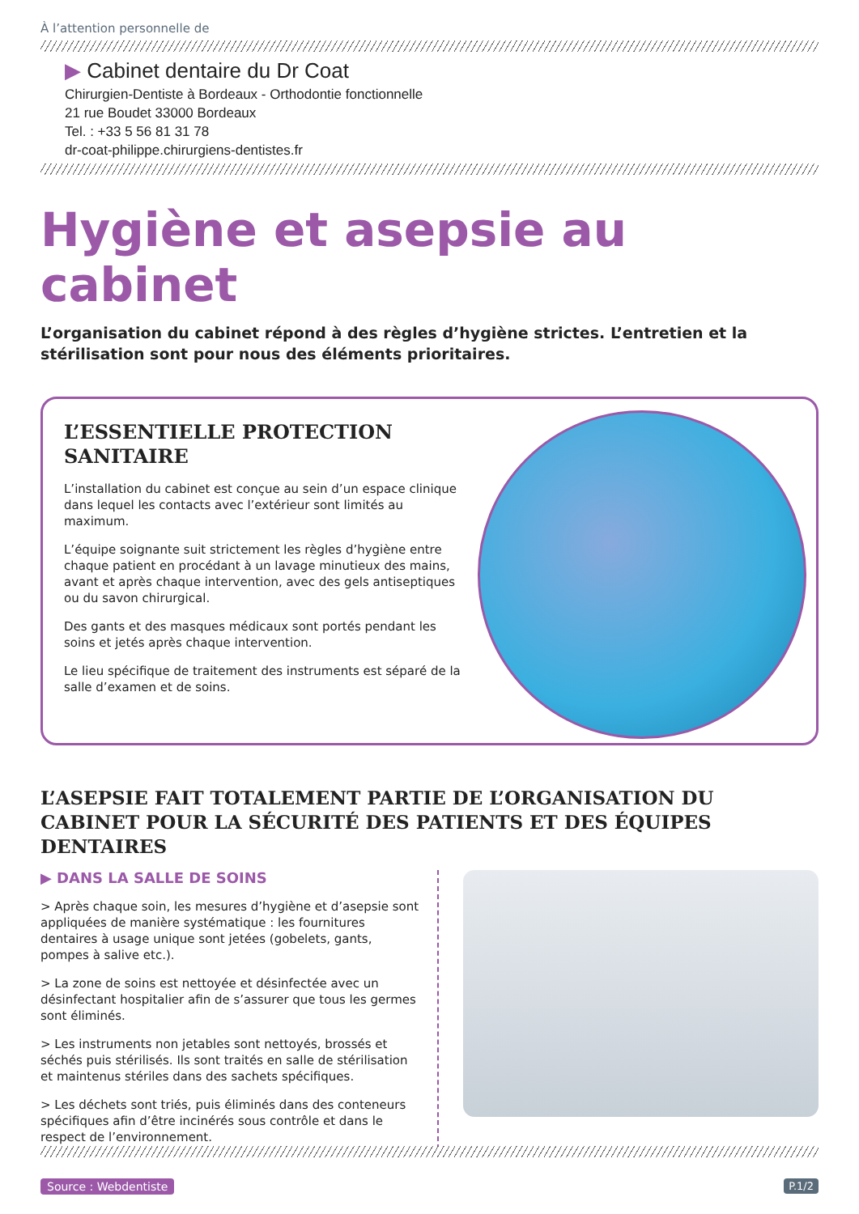À l’attention personnelle de
▶ Cabinet dentaire du Dr Coat
Chirurgien-Dentiste à Bordeaux - Orthodontie fonctionnelle
21 rue Boudet 33000 Bordeaux
Tel. : +33 5 56 81 31 78
dr-coat-philippe.chirurgiens-dentistes.fr
Hygiène et asepsie au cabinet
L’organisation du cabinet répond à des règles d’hygiène strictes. L’entretien et la stérilisation sont pour nous des éléments prioritaires.
L’ESSENTIELLE PROTECTION SANITAIRE
L’installation du cabinet est conçue au sein d’un espace clinique dans lequel les contacts avec l’extérieur sont limités au maximum.
L’équipe soignante suit strictement les règles d’hygiène entre chaque patient en procédant à un lavage minutieux des mains, avant et après chaque intervention, avec des gels antiseptiques ou du savon chirurgical.
Des gants et des masques médicaux sont portés pendant les soins et jetés après chaque intervention.
Le lieu spécifique de traitement des instruments est séparé de la salle d’examen et de soins.
L’ASEPSIE FAIT TOTALEMENT PARTIE DE L’ORGANISATION DU CABINET POUR LA SÉCURITÉ DES PATIENTS ET DES ÉQUIPES DENTAIRES
▶ DANS LA SALLE DE SOINS
> Après chaque soin, les mesures d’hygiène et d’asepsie sont appliquées de manière systématique : les fournitures dentaires à usage unique sont jetées (gobelets, gants, pompes à salive etc.).
> La zone de soins est nettoyée et désinfectée avec un désinfectant hospitalier afin de s’assurer que tous les germes sont éliminés.
> Les instruments non jetables sont nettoyés, brossés et séchés puis stérilisés. Ils sont traités en salle de stérilisation et maintenus stériles dans des sachets spécifiques.
> Les déchets sont triés, puis éliminés dans des conteneurs spécifiques afin d’être incinérés sous contrôle et dans le respect de l’environnement.
Source : Webdentiste P.1/2